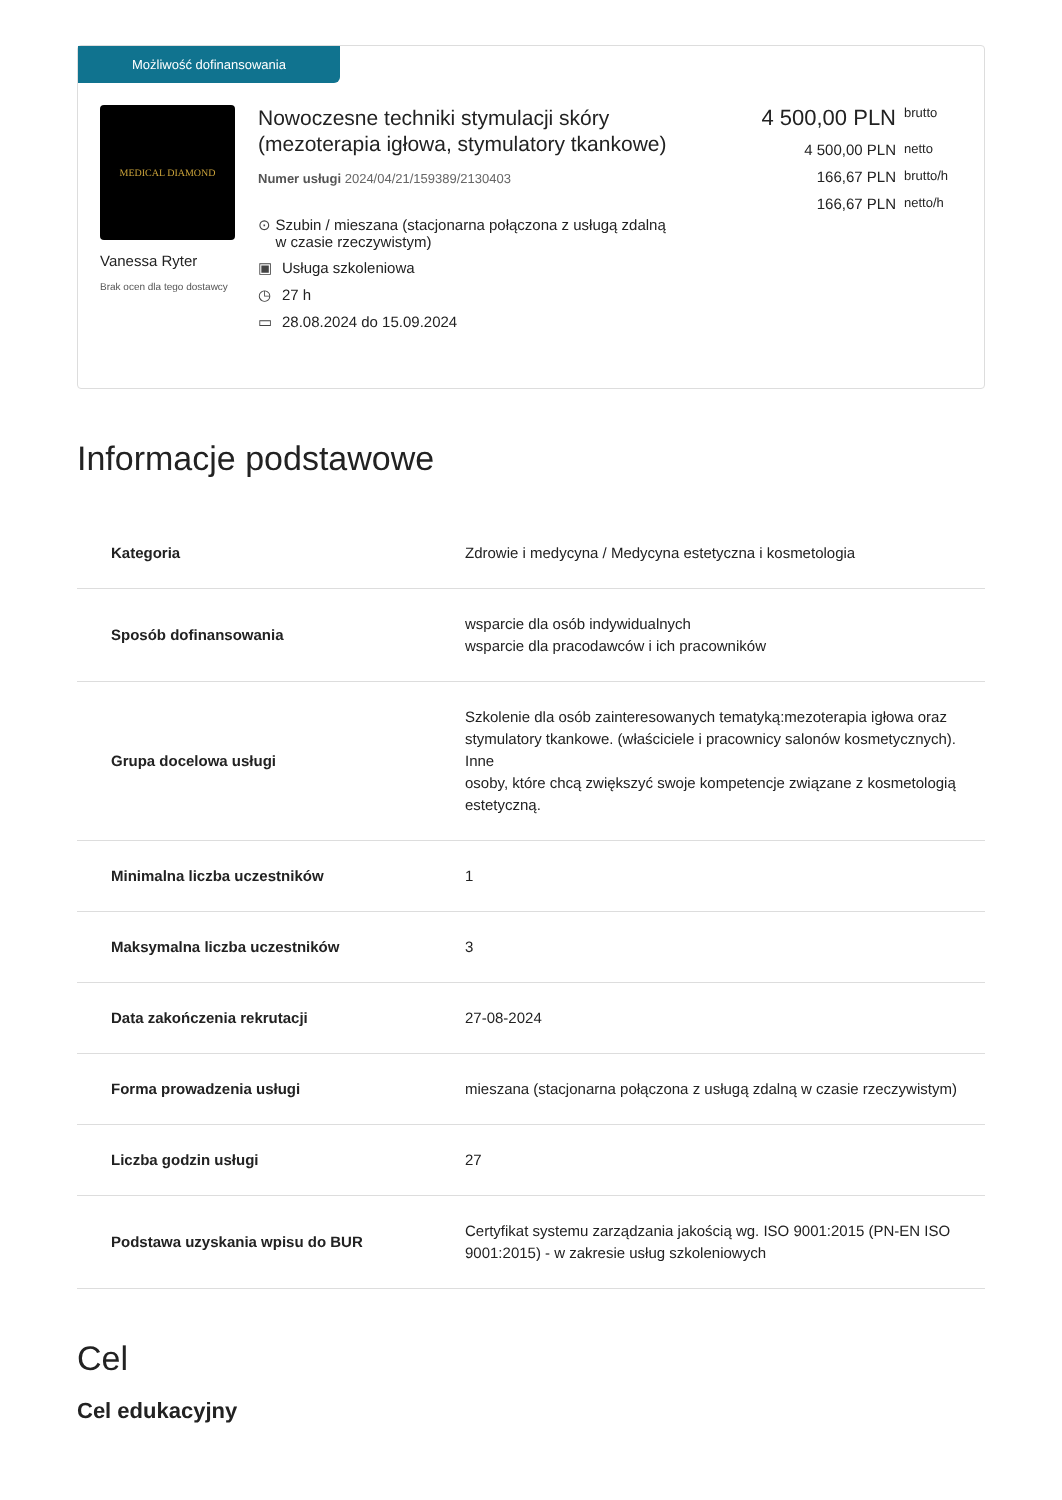Możliwość dofinansowania
MEDICAL DIAMOND
Vanessa Ryter
Brak ocen dla tego dostawcy
Nowoczesne techniki stymulacji skóry (mezoterapia igłowa, stymulatory tkankowe)
Numer usługi 2024/04/21/159389/2130403
⊙ Szubin / mieszana (stacjonarna połączona z usługą zdalną w czasie rzeczywistym)
▣ Usługa szkoleniowa
◷ 27 h
▭ 28.08.2024 do 15.09.2024
4 500,00 PLN brutto
4 500,00 PLN netto
166,67 PLN brutto/h
166,67 PLN netto/h
Informacje podstawowe
| Kategoria | Zdrowie i medycyna / Medycyna estetyczna i kosmetologia |
| Sposób dofinansowania | wsparcie dla osób indywidualnych wsparcie dla pracodawców i ich pracowników |
| Grupa docelowa usługi | Szkolenie dla osób zainteresowanych tematyką:mezoterapia igłowa oraz stymulatory tkankowe. (właściciele i pracownicy salonów kosmetycznych). Inne osoby, które chcą zwiększyć swoje kompetencje związane z kosmetologią estetyczną. |
| Minimalna liczba uczestników | 1 |
| Maksymalna liczba uczestników | 3 |
| Data zakończenia rekrutacji | 27-08-2024 |
| Forma prowadzenia usługi | mieszana (stacjonarna połączona z usługą zdalną w czasie rzeczywistym) |
| Liczba godzin usługi | 27 |
| Podstawa uzyskania wpisu do BUR | Certyfikat systemu zarządzania jakością wg. ISO 9001:2015 (PN-EN ISO 9001:2015) - w zakresie usług szkoleniowych |
Cel
Cel edukacyjny